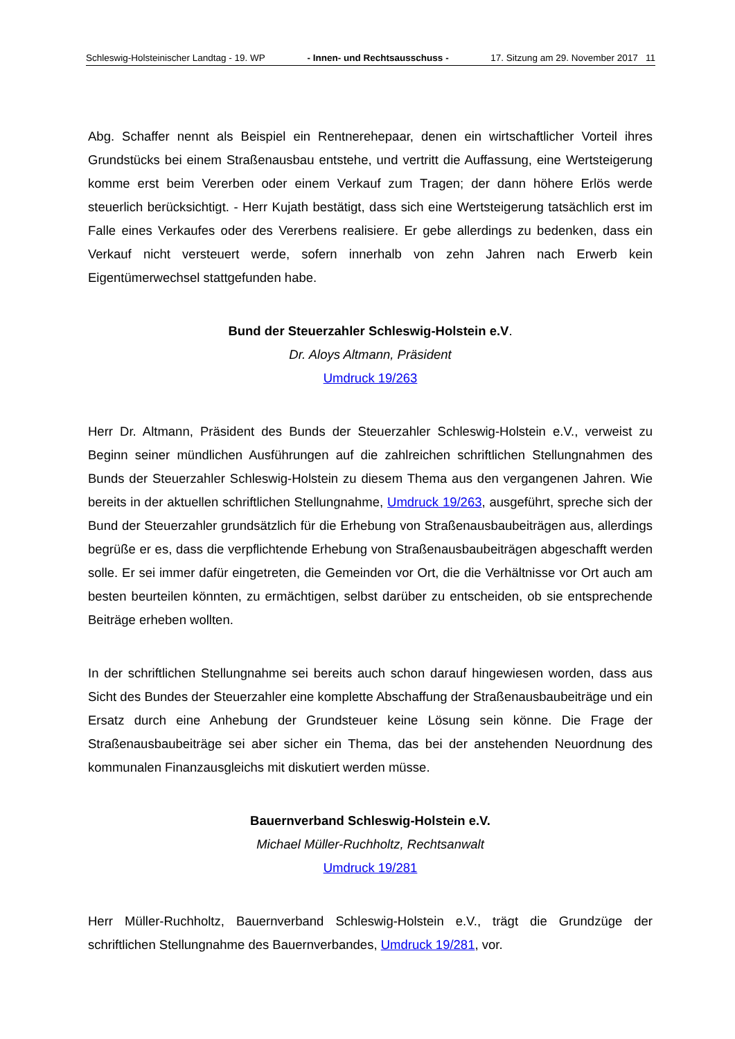Schleswig-Holsteinischer Landtag - 19. WP - Innen- und Rechtsausschuss - 17. Sitzung am 29. November 2017 11
Abg. Schaffer nennt als Beispiel ein Rentnerehepaar, denen ein wirtschaftlicher Vorteil ihres Grundstücks bei einem Straßenausbau entstehe, und vertritt die Auffassung, eine Wertsteigerung komme erst beim Vererben oder einem Verkauf zum Tragen; der dann höhere Erlös werde steuerlich berücksichtigt. - Herr Kujath bestätigt, dass sich eine Wertsteigerung tatsächlich erst im Falle eines Verkaufes oder des Vererbens realisiere. Er gebe allerdings zu bedenken, dass ein Verkauf nicht versteuert werde, sofern innerhalb von zehn Jahren nach Erwerb kein Eigentümerwechsel stattgefunden habe.
Bund der Steuerzahler Schleswig-Holstein e.V.
Dr. Aloys Altmann, Präsident
Umdruck 19/263
Herr Dr. Altmann, Präsident des Bunds der Steuerzahler Schleswig-Holstein e.V., verweist zu Beginn seiner mündlichen Ausführungen auf die zahlreichen schriftlichen Stellungnahmen des Bunds der Steuerzahler Schleswig-Holstein zu diesem Thema aus den vergangenen Jahren. Wie bereits in der aktuellen schriftlichen Stellungnahme, Umdruck 19/263, ausgeführt, spreche sich der Bund der Steuerzahler grundsätzlich für die Erhebung von Straßenausbaubeiträgen aus, allerdings begrüße er es, dass die verpflichtende Erhebung von Straßenausbaubeiträgen abgeschafft werden solle. Er sei immer dafür eingetreten, die Gemeinden vor Ort, die die Verhältnisse vor Ort auch am besten beurteilen könnten, zu ermächtigen, selbst darüber zu entscheiden, ob sie entsprechende Beiträge erheben wollten.
In der schriftlichen Stellungnahme sei bereits auch schon darauf hingewiesen worden, dass aus Sicht des Bundes der Steuerzahler eine komplette Abschaffung der Straßenausbaubeiträge und ein Ersatz durch eine Anhebung der Grundsteuer keine Lösung sein könne. Die Frage der Straßenausbaubeiträge sei aber sicher ein Thema, das bei der anstehenden Neuordnung des kommunalen Finanzausgleichs mit diskutiert werden müsse.
Bauernverband Schleswig-Holstein e.V.
Michael Müller-Ruchholtz, Rechtsanwalt
Umdruck 19/281
Herr Müller-Ruchholtz, Bauernverband Schleswig-Holstein e.V., trägt die Grundzüge der schriftlichen Stellungnahme des Bauernverbandes, Umdruck 19/281, vor.